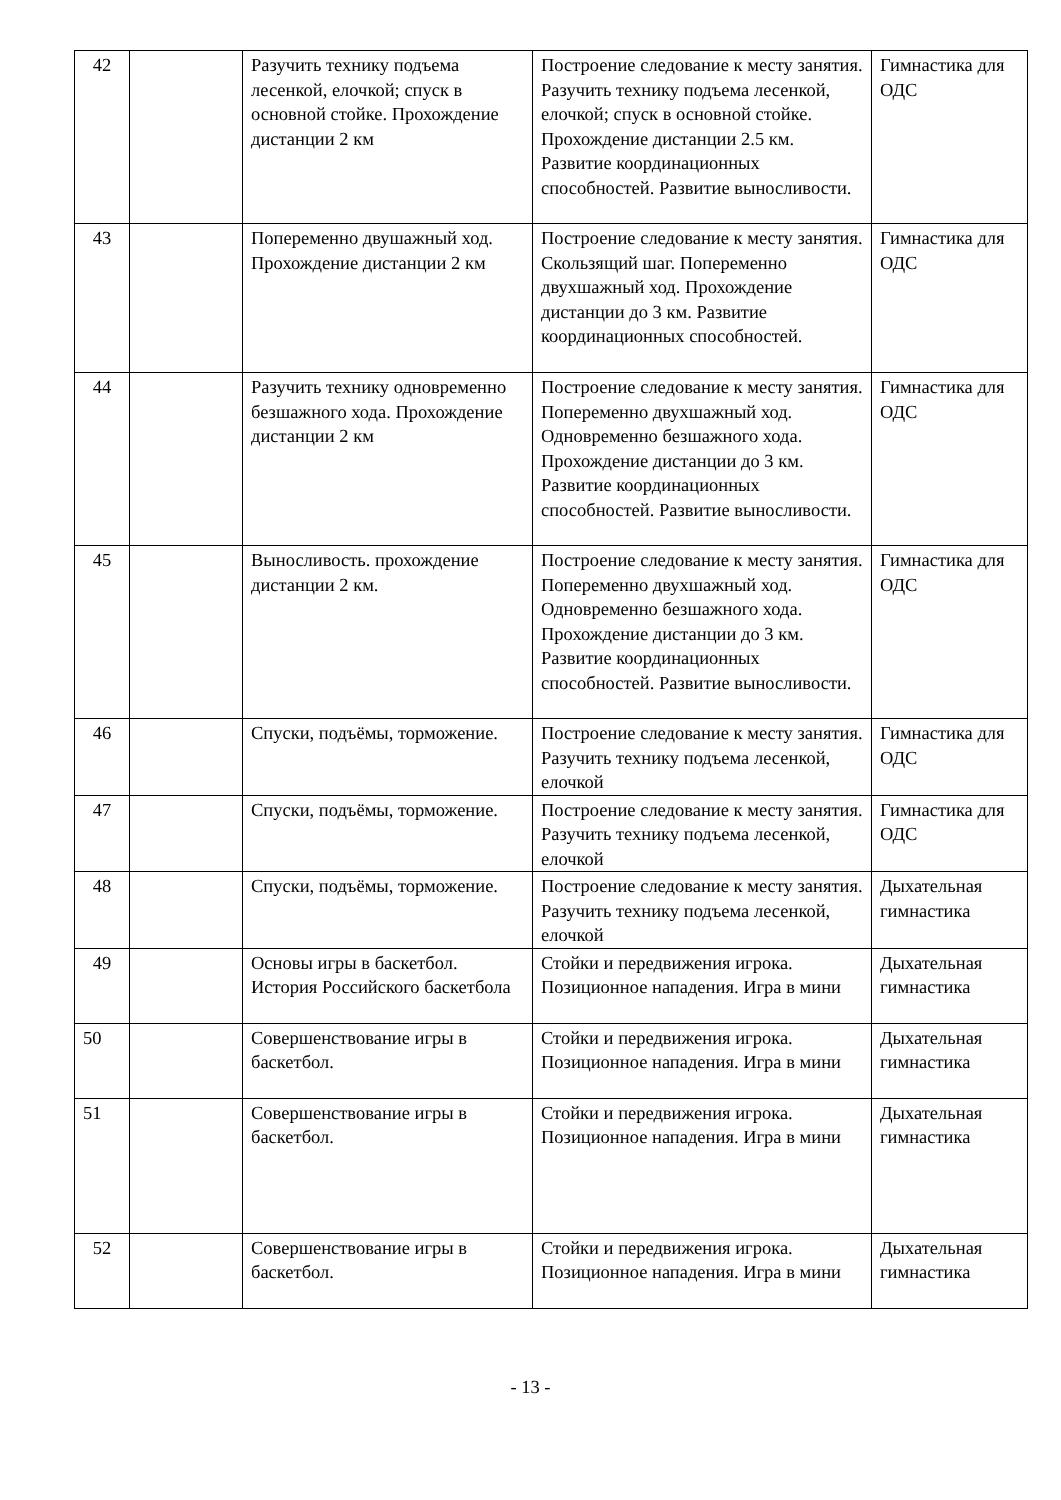| 42 | | Разучить технику подъема лесенкой, елочкой; спуск в основной стойке. Прохождение дистанции 2 км | Построение следование к месту занятия. Разучить технику подъема лесенкой, елочкой; спуск в основной стойке. Прохождение дистанции 2.5 км. Развитие координационных способностей. Развитие выносливости. | Гимнастика для ОДС |
| 43 | | Попеременно двушажный ход. Прохождение дистанции 2 км | Построение следование к месту занятия. Скользящий шаг. Попеременно двухшажный ход. Прохождение дистанции до 3 км. Развитие координационных способностей. | Гимнастика для ОДС |
| 44 | | Разучить технику одновременно безшажного хода. Прохождение дистанции 2 км | Построение следование к месту занятия. Попеременно двухшажный ход. Одновременно безшажного хода. Прохождение дистанции до 3 км. Развитие координационных способностей. Развитие выносливости. | Гимнастика для ОДС |
| 45 | | Выносливость. прохождение дистанции 2 км. | Построение следование к месту занятия. Попеременно двухшажный ход. Одновременно безшажного хода. Прохождение дистанции до 3 км. Развитие координационных способностей. Развитие выносливости. | Гимнастика для ОДС |
| 46 | | Спуски, подъёмы, торможение. | Построение следование к месту занятия. Разучить технику подъема лесенкой, елочкой | Гимнастика для ОДС |
| 47 | | Спуски, подъёмы, торможение. | Построение следование к месту занятия. Разучить технику подъема лесенкой, елочкой | Гимнастика для ОДС |
| 48 | | Спуски, подъёмы, торможение. | Построение следование к месту занятия. Разучить технику подъема лесенкой, елочкой | Дыхательная гимнастика |
| 49 | | Основы игры в баскетбол. История Российского баскетбола | Стойки и передвижения игрока. Позиционное нападения. Игра в мини | Дыхательная гимнастика |
| 50 | | Совершенствование игры в баскетбол. | Стойки и передвижения игрока. Позиционное нападения. Игра в мини | Дыхательная гимнастика |
| 51 | | Совершенствование игры в баскетбол. | Стойки и передвижения игрока. Позиционное нападения. Игра в мини | Дыхательная гимнастика |
| 52 | | Совершенствование игры в баскетбол. | Стойки и передвижения игрока. Позиционное нападения. Игра в мини | Дыхательная гимнастика |
- 13 -